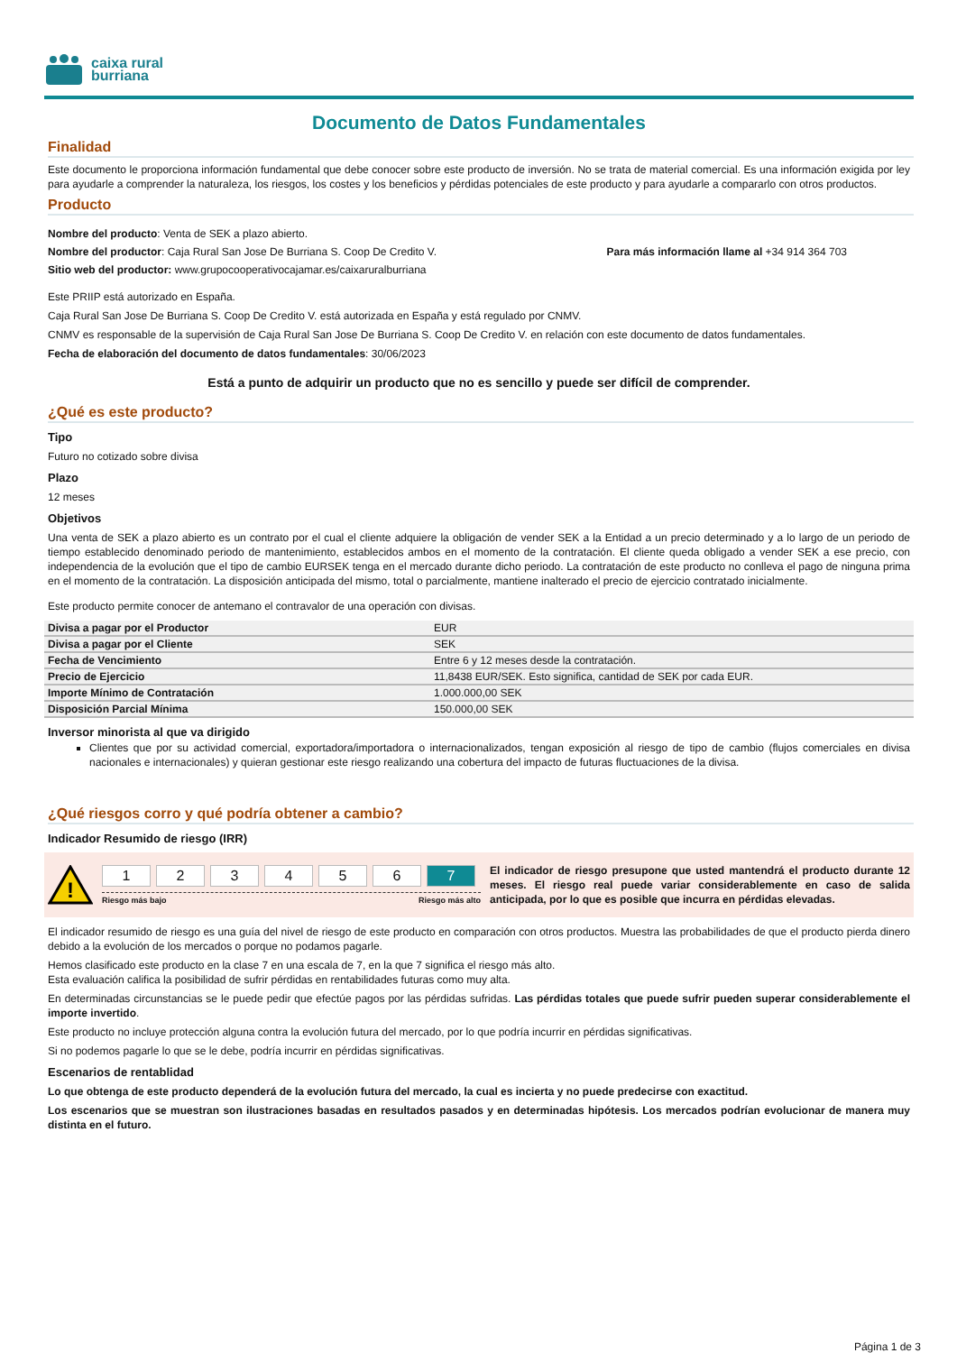caixa rural
burriana
Documento de Datos Fundamentales
Finalidad
Este documento le proporciona información fundamental que debe conocer sobre este producto de inversión. No se trata de material comercial. Es una información exigida por ley para ayudarle a comprender la naturaleza, los riesgos, los costes y los beneficios y pérdidas potenciales de este producto y para ayudarle a compararlo con otros productos.
Producto
Nombre del producto: Venta de SEK a plazo abierto.
Nombre del productor: Caja Rural San Jose De Burriana S. Coop De Credito V. Para más información llame al +34 914 364 703
Sitio web del productor: www.grupocooperativocajamar.es/caixaruralburriana
Este PRIIP está autorizado en España.
Caja Rural San Jose De Burriana S. Coop De Credito V. está autorizada en España y está regulado por CNMV.
CNMV es responsable de la supervisión de Caja Rural San Jose De Burriana S. Coop De Credito V. en relación con este documento de datos fundamentales.
Fecha de elaboración del documento de datos fundamentales: 30/06/2023
Está a punto de adquirir un producto que no es sencillo y puede ser difícil de comprender.
¿Qué es este producto?
Tipo
Futuro no cotizado sobre divisa
Plazo
12 meses
Objetivos
Una venta de SEK a plazo abierto es un contrato por el cual el cliente adquiere la obligación de vender SEK a la Entidad a un precio determinado y a lo largo de un periodo de tiempo establecido denominado periodo de mantenimiento, establecidos ambos en el momento de la contratación. El cliente queda obligado a vender SEK a ese precio, con independencia de la evolución que el tipo de cambio EURSEK tenga en el mercado durante dicho periodo. La contratación de este producto no conlleva el pago de ninguna prima en el momento de la contratación. La disposición anticipada del mismo, total o parcialmente, mantiene inalterado el precio de ejercicio contratado inicialmente.
Este producto permite conocer de antemano el contravalor de una operación con divisas.
| Divisa a pagar por el Productor | EUR |
| Divisa a pagar por el Cliente | SEK |
| Fecha de Vencimiento | Entre 6 y 12 meses desde la contratación. |
| Precio de Ejercicio | 11,8438 EUR/SEK. Esto significa, cantidad de SEK por cada EUR. |
| Importe Mínimo de Contratación | 1.000.000,00 SEK |
| Disposición Parcial Mínima | 150.000,00 SEK |
Inversor minorista al que va dirigido
Clientes que por su actividad comercial, exportadora/importadora o internacionalizados, tengan exposición al riesgo de tipo de cambio (flujos comerciales en divisa nacionales e internacionales) y quieran gestionar este riesgo realizando una cobertura del impacto de futuras fluctuaciones de la divisa.
¿Qué riesgos corro y qué podría obtener a cambio?
Indicador Resumido de riesgo (IRR)
!
123456 7
Riesgo más bajo Riesgo más alto
El indicador de riesgo presupone que usted mantendrá el producto durante 12 meses. El riesgo real puede variar considerablemente en caso de salida anticipada, por lo que es posible que incurra en pérdidas elevadas.
El indicador resumido de riesgo es una guía del nivel de riesgo de este producto en comparación con otros productos. Muestra las probabilidades de que el producto pierda dinero debido a la evolución de los mercados o porque no podamos pagarle.
Hemos clasificado este producto en la clase 7 en una escala de 7, en la que 7 significa el riesgo más alto.
Esta evaluación califica la posibilidad de sufrir pérdidas en rentabilidades futuras como muy alta.
En determinadas circunstancias se le puede pedir que efectúe pagos por las pérdidas sufridas. Las pérdidas totales que puede sufrir pueden superar considerablemente el importe invertido.
Este producto no incluye protección alguna contra la evolución futura del mercado, por lo que podría incurrir en pérdidas significativas.
Si no podemos pagarle lo que se le debe, podría incurrir en pérdidas significativas.
Escenarios de rentablidad
Lo que obtenga de este producto dependerá de la evolución futura del mercado, la cual es incierta y no puede predecirse con exactitud.
Los escenarios que se muestran son ilustraciones basadas en resultados pasados y en determinadas hipótesis. Los mercados podrían evolucionar de manera muy distinta en el futuro.
Página 1 de 3